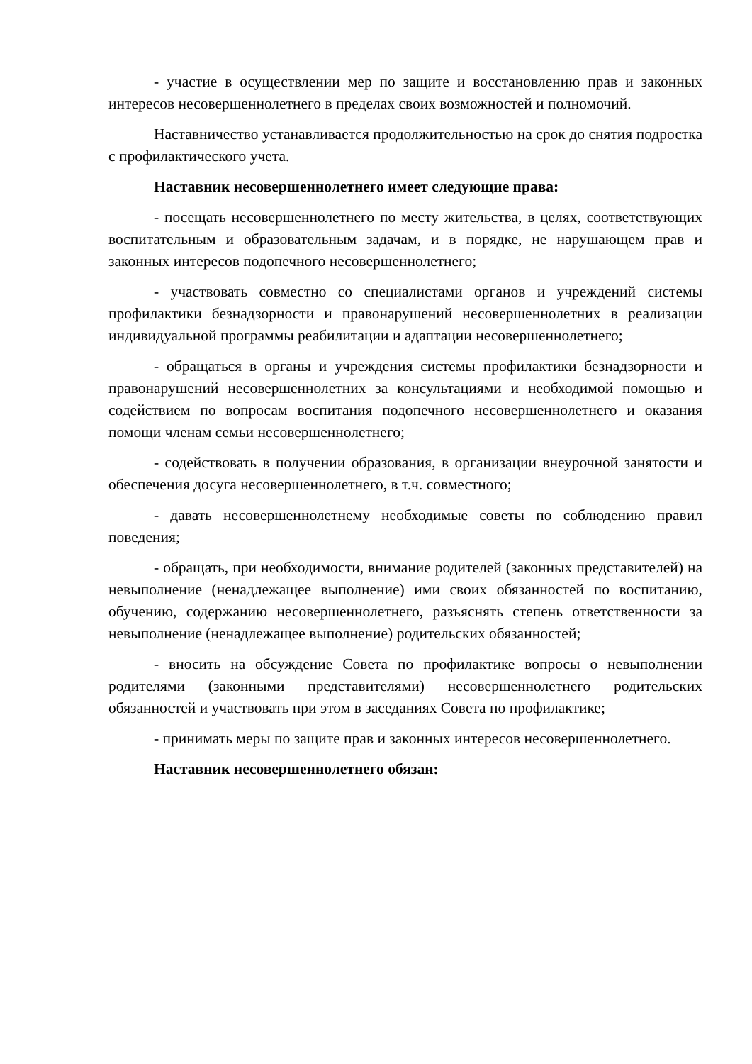- участие в осуществлении мер по защите и восстановлению прав и законных интересов несовершеннолетнего в пределах своих возможностей и полномочий.
Наставничество устанавливается продолжительностью на срок до снятия подростка с профилактического учета.
Наставник несовершеннолетнего имеет следующие права:
- посещать несовершеннолетнего по месту жительства, в целях, соответствующих воспитательным и образовательным задачам, и в порядке, не нарушающем прав и законных интересов подопечного несовершеннолетнего;
- участвовать совместно со специалистами органов и учреждений системы профилактики безнадзорности и правонарушений несовершеннолетних в реализации индивидуальной программы реабилитации и адаптации несовершеннолетнего;
- обращаться в органы и учреждения системы профилактики безнадзорности и правонарушений несовершеннолетних за консультациями и необходимой помощью и содействием по вопросам воспитания подопечного несовершеннолетнего и оказания помощи членам семьи несовершеннолетнего;
- содействовать в получении образования, в организации внеурочной занятости и обеспечения досуга несовершеннолетнего, в т.ч. совместного;
- давать несовершеннолетнему необходимые советы по соблюдению правил поведения;
- обращать, при необходимости, внимание родителей (законных представителей) на невыполнение (ненадлежащее выполнение) ими своих обязанностей по воспитанию, обучению, содержанию несовершеннолетнего, разъяснять степень ответственности за невыполнение (ненадлежащее выполнение) родительских обязанностей;
- вносить на обсуждение Совета по профилактике вопросы о невыполнении родителями (законными представителями) несовершеннолетнего родительских обязанностей и участвовать при этом в заседаниях Совета по профилактике;
- принимать меры по защите прав и законных интересов несовершеннолетнего.
Наставник несовершеннолетнего обязан: